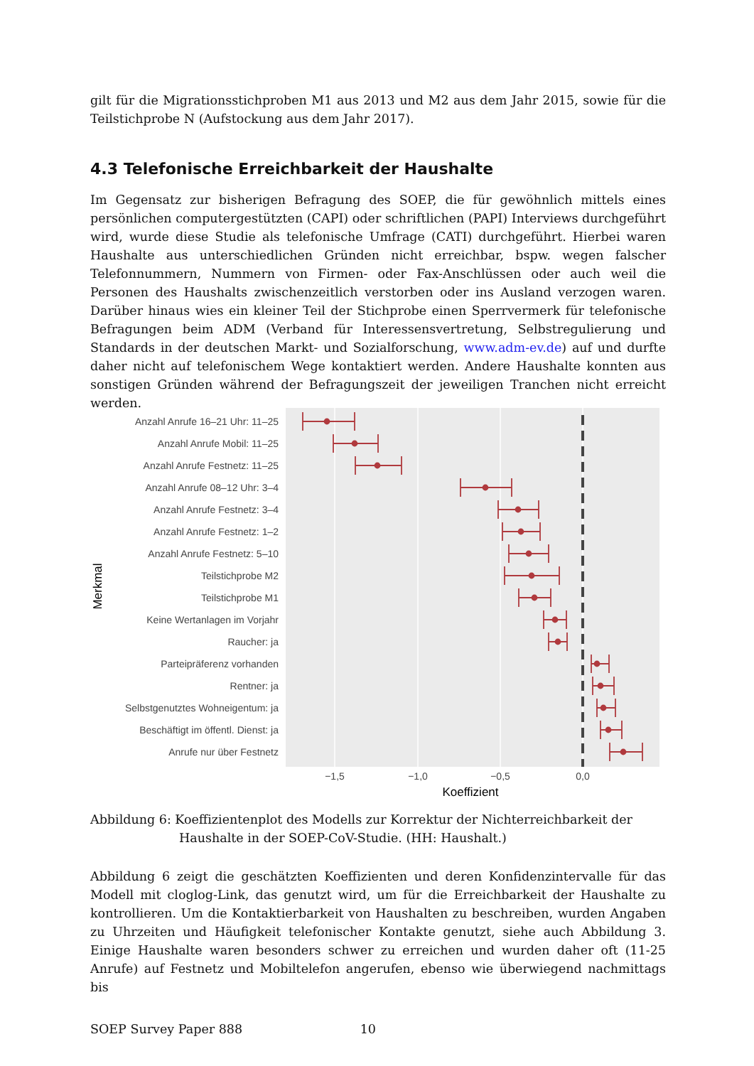gilt für die Migrationsstichproben M1 aus 2013 und M2 aus dem Jahr 2015, sowie für die Teilstichprobe N (Aufstockung aus dem Jahr 2017).
4.3 Telefonische Erreichbarkeit der Haushalte
Im Gegensatz zur bisherigen Befragung des SOEP, die für gewöhnlich mittels eines persönlichen computergestützten (CAPI) oder schriftlichen (PAPI) Interviews durchgeführt wird, wurde diese Studie als telefonische Umfrage (CATI) durchgeführt. Hierbei waren Haushalte aus unterschiedlichen Gründen nicht erreichbar, bspw. wegen falscher Telefonnummern, Nummern von Firmen- oder Fax-Anschlüssen oder auch weil die Personen des Haushalts zwischenzeitlich verstorben oder ins Ausland verzogen waren. Darüber hinaus wies ein kleiner Teil der Stichprobe einen Sperrvermerk für telefonische Befragungen beim ADM (Verband für Interessensvertretung, Selbstregulierung und Standards in der deutschen Markt- und Sozialforschung, www.adm-ev.de) auf und durfte daher nicht auf telefonischem Wege kontaktiert werden. Andere Haushalte konnten aus sonstigen Gründen während der Befragungszeit der jeweiligen Tranchen nicht erreicht werden.
Anzahl Anrufe 16–21 Uhr: 11–25
Anzahl Anrufe Mobil: 11–25
Anzahl Anrufe Festnetz: 11–25
Anzahl Anrufe 08–12 Uhr: 3–4
Anzahl Anrufe Festnetz: 3–4
Anzahl Anrufe Festnetz: 1–2
Anzahl Anrufe Festnetz: 5–10
Teilstichprobe M2
Teilstichprobe M1
Keine Wertanlagen im Vorjahr
Raucher: ja
Parteipräferenz vorhanden
Rentner: ja
Selbstgenutztes Wohneigentum: ja
Beschäftigt im öffentl. Dienst: ja
Anrufe nur über Festnetz
−1,5
−1,0
−0,5
0,0
Koeffizient
Merkmal
Abbildung 6: Koeffizientenplot des Modells zur Korrektur der Nichterreichbarkeit der
Haushalte in der SOEP-CoV-Studie. (HH: Haushalt.)
Abbildung 6 zeigt die geschätzten Koeffizienten und deren Konfidenzintervalle für das Modell mit cloglog-Link, das genutzt wird, um für die Erreichbarkeit der Haushalte zu kontrollieren. Um die Kontaktierbarkeit von Haushalten zu beschreiben, wurden Angaben zu Uhrzeiten und Häufigkeit telefonischer Kontakte genutzt, siehe auch Abbildung 3. Einige Haushalte waren besonders schwer zu erreichen und wurden daher oft (11-25 Anrufe) auf Festnetz und Mobiltelefon angerufen, ebenso wie überwiegend nachmittags bis
SOEP Survey Paper 888 10